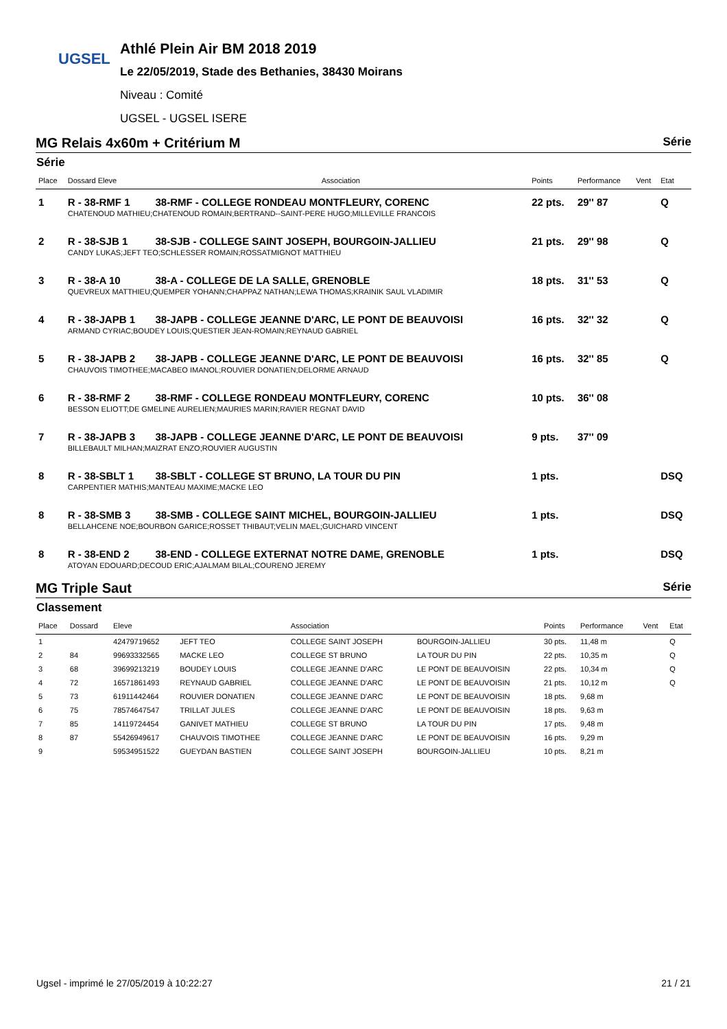UGSEL
Athlé Plein Air BM 2018 2019
Le 22/05/2019, Stade des Bethanies, 38430 Moirans
Niveau : Comité
UGSEL - UGSEL ISERE
MG Relais 4x60m + Critérium M Série
Série
| Place | Dossard Eleve | Association | Points | Performance | Vent | Etat |
| --- | --- | --- | --- | --- | --- | --- |
| 1 | R - 38-RMF 1 | 38-RMF - COLLEGE RONDEAU MONTFLEURY, CORENC | 22 pts. | 29'' 87 | | Q |
| | CHATENOUD MATHIEU;CHATENOUD ROMAIN;BERTRAND--SAINT-PERE HUGO;MILLEVILLE FRANCOIS | | | | | |
| 2 | R - 38-SJB 1 | 38-SJB - COLLEGE SAINT JOSEPH, BOURGOIN-JALLIEU | 21 pts. | 29'' 98 | | Q |
| | CANDY LUKAS;JEFT TEO;SCHLESSER ROMAIN;ROSSATMIGNOT MATTHIEU | | | | | |
| 3 | R - 38-A 10 | 38-A - COLLEGE DE LA SALLE, GRENOBLE | 18 pts. | 31'' 53 | | Q |
| | QUEVREUX MATTHIEU;QUEMPER YOHANN;CHAPPAZ NATHAN;LEWA THOMAS;KRAINIK SAUL VLADIMIR | | | | | |
| 4 | R - 38-JAPB 1 | 38-JAPB - COLLEGE JEANNE D'ARC, LE PONT DE BEAUVOISI | 16 pts. | 32'' 32 | | Q |
| | ARMAND CYRIAC;BOUDEY LOUIS;QUESTIER JEAN-ROMAIN;REYNAUD GABRIEL | | | | | |
| 5 | R - 38-JAPB 2 | 38-JAPB - COLLEGE JEANNE D'ARC, LE PONT DE BEAUVOISI | 16 pts. | 32'' 85 | | Q |
| | CHAUVOIS TIMOTHEE;MACABEO IMANOL;ROUVIER DONATIEN;DELORME ARNAUD | | | | | |
| 6 | R - 38-RMF 2 | 38-RMF - COLLEGE RONDEAU MONTFLEURY, CORENC | 10 pts. | 36'' 08 | | |
| | BESSON ELIOTT;DE GMELINE AURELIEN;MAURIES MARIN;RAVIER REGNAT DAVID | | | | | |
| 7 | R - 38-JAPB 3 | 38-JAPB - COLLEGE JEANNE D'ARC, LE PONT DE BEAUVOISI | 9 pts. | 37'' 09 | | |
| | BILLEBAULT MILHAN;MAIZRAT ENZO;ROUVIER AUGUSTIN | | | | | |
| 8 | R - 38-SBLT 1 | 38-SBLT - COLLEGE ST BRUNO, LA TOUR DU PIN | 1 pts. | | | DSQ |
| | CARPENTIER MATHIS;MANTEAU MAXIME;MACKE LEO | | | | | |
| 8 | R - 38-SMB 3 | 38-SMB - COLLEGE SAINT MICHEL, BOURGOIN-JALLIEU | 1 pts. | | | DSQ |
| | BELLAHCENE NOE;BOURBON GARICE;ROSSET THIBAUT;VELIN MAEL;GUICHARD VINCENT | | | | | |
| 8 | R - 38-END 2 | 38-END - COLLEGE EXTERNAT NOTRE DAME, GRENOBLE | 1 pts. | | | DSQ |
| | ATOYAN EDOUARD;DECOUD ERIC;AJALMAM BILAL;COURENO JEREMY | | | | | |
MG Triple Saut Série
Classement
| Place | Dossard | Eleve | | Association | | Points | Performance | Vent | Etat |
| --- | --- | --- | --- | --- | --- | --- | --- | --- | --- |
| 1 | | 42479719652 | JEFT TEO | COLLEGE SAINT JOSEPH | BOURGOIN-JALLIEU | 30 pts. | 11,48 m | | Q |
| 2 | 84 | 99693332565 | MACKE LEO | COLLEGE ST BRUNO | LA TOUR DU PIN | 22 pts. | 10,35 m | | Q |
| 3 | 68 | 39699213219 | BOUDEY LOUIS | COLLEGE JEANNE D'ARC | LE PONT DE BEAUVOISIN | 22 pts. | 10,34 m | | Q |
| 4 | 72 | 16571861493 | REYNAUD GABRIEL | COLLEGE JEANNE D'ARC | LE PONT DE BEAUVOISIN | 21 pts. | 10,12 m | | Q |
| 5 | 73 | 61911442464 | ROUVIER DONATIEN | COLLEGE JEANNE D'ARC | LE PONT DE BEAUVOISIN | 18 pts. | 9,68 m | | |
| 6 | 75 | 78574647547 | TRILLAT JULES | COLLEGE JEANNE D'ARC | LE PONT DE BEAUVOISIN | 18 pts. | 9,63 m | | |
| 7 | 85 | 14119724454 | GANIVET MATHIEU | COLLEGE ST BRUNO | LA TOUR DU PIN | 17 pts. | 9,48 m | | |
| 8 | 87 | 55426949617 | CHAUVOIS TIMOTHEE | COLLEGE JEANNE D'ARC | LE PONT DE BEAUVOISIN | 16 pts. | 9,29 m | | |
| 9 | | 59534951522 | GUEYDAN BASTIEN | COLLEGE SAINT JOSEPH | BOURGOIN-JALLIEU | 10 pts. | 8,21 m | | |
Ugsel - imprimé le 27/05/2019 à 10:22:27 21 / 21